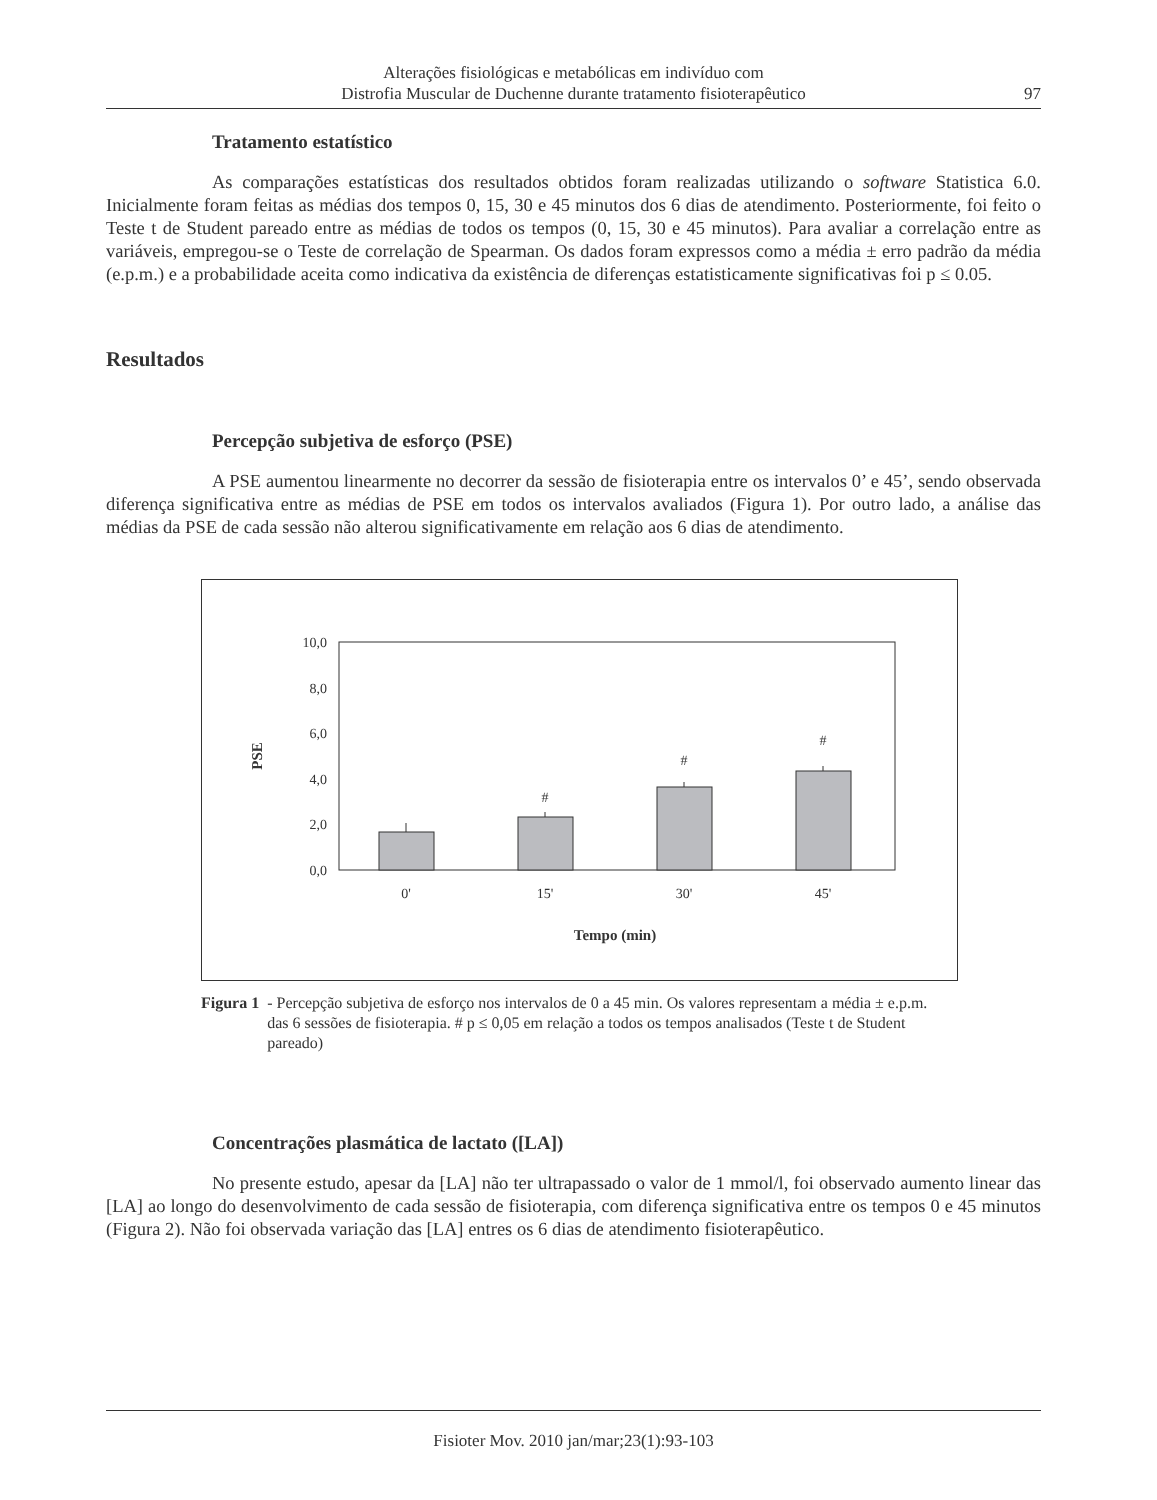Alterações fisiológicas e metabólicas em indivíduo com
Distrofia Muscular de Duchenne durante tratamento fisioterapêutico
97
Tratamento estatístico
As comparações estatísticas dos resultados obtidos foram realizadas utilizando o software Statistica 6.0. Inicialmente foram feitas as médias dos tempos 0, 15, 30 e 45 minutos dos 6 dias de atendimento. Posteriormente, foi feito o Teste t de Student pareado entre as médias de todos os tempos (0, 15, 30 e 45 minutos). Para avaliar a correlação entre as variáveis, empregou-se o Teste de correlação de Spearman. Os dados foram expressos como a média ± erro padrão da média (e.p.m.) e a probabilidade aceita como indicativa da existência de diferenças estatisticamente significativas foi p ≤ 0.05.
Resultados
Percepção subjetiva de esforço (PSE)
A PSE aumentou linearmente no decorrer da sessão de fisioterapia entre os intervalos 0’ e 45’, sendo observada diferença significativa entre as médias de PSE em todos os intervalos avaliados (Figura 1). Por outro lado, a análise das médias da PSE de cada sessão não alterou significativamente em relação aos 6 dias de atendimento.
10,0
8,0
6,0
4,0
2,0
0,0
PSE
#
#
#
0'
15'
30'
45'
Tempo (min)
Figura 1 - Percepção subjetiva de esforço nos intervalos de 0 a 45 min. Os valores representam a média ± e.p.m. das 6 sessões de fisioterapia. # p ≤ 0,05 em relação a todos os tempos analisados (Teste t de Student pareado)
Concentrações plasmática de lactato ([LA])
No presente estudo, apesar da [LA] não ter ultrapassado o valor de 1 mmol/l, foi observado aumento linear das [LA] ao longo do desenvolvimento de cada sessão de fisioterapia, com diferença significativa entre os tempos 0 e 45 minutos (Figura 2). Não foi observada variação das [LA] entres os 6 dias de atendimento fisioterapêutico.
Fisioter Mov. 2010 jan/mar;23(1):93-103